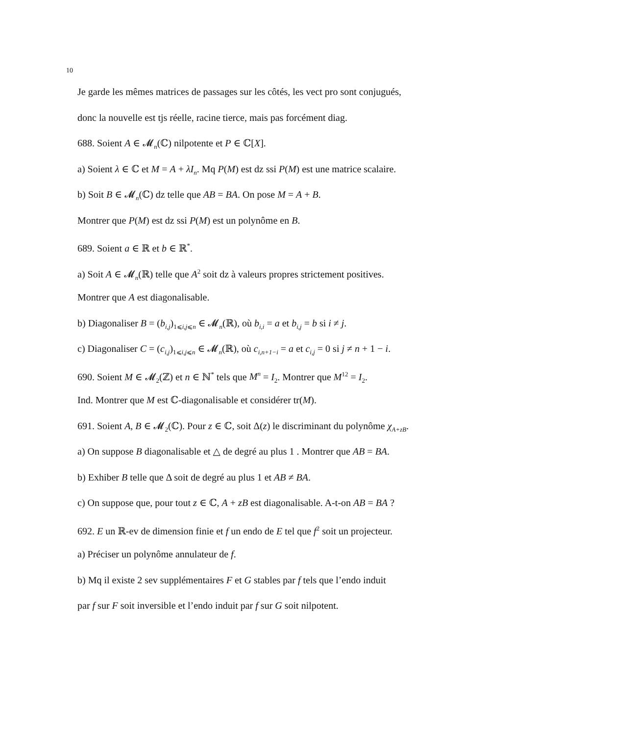10
Je garde les mêmes matrices de passages sur les côtés, les vect pro sont conjugués,
donc la nouvelle est tjs réelle, racine tierce, mais pas forcément diag.
688. Soient A ∈ 𝓜<sub>n</sub>(ℂ) nilpotente et P ∈ ℂ[X].
a) Soient λ ∈ ℂ et M = A + λI<sub>n</sub>. Mq P(M) est dz ssi P(M) est une matrice scalaire.
b) Soit B ∈ 𝓜<sub>n</sub>(ℂ) dz telle que AB = BA. On pose M = A + B.
Montrer que P(M) est dz ssi P(M) est un polynôme en B.
689. Soient a ∈ ℝ et b ∈ ℝ<sup>*</sup>.
a) Soit A ∈ 𝓜<sub>n</sub>(ℝ) telle que A<sup>2</sup> soit dz à valeurs propres strictement positives.
Montrer que A est diagonalisable.
b) Diagonaliser B = (b<sub>i,j</sub>)<sub>1⩽i,j⩽n</sub> ∈ 𝓜<sub>n</sub>(ℝ), où b<sub>i,i</sub> = a et b<sub>i,j</sub> = b si i ≠ j.
c) Diagonaliser C = (c<sub>i,j</sub>)<sub>1⩽i,j⩽n</sub> ∈ 𝓜<sub>n</sub>(ℝ), où c<sub>i,n+1−i</sub> = a et c<sub>i,j</sub> = 0 si j ≠ n + 1 − i.
690. Soient M ∈ 𝓜<sub>2</sub>(ℤ) et n ∈ ℕ<sup>*</sup> tels que M<sup>n</sup> = I<sub>2</sub>. Montrer que M<sup>12</sup> = I<sub>2</sub>.
Ind. Montrer que M est ℂ-diagonalisable et considérer tr(M).
691. Soient A, B ∈ 𝓜<sub>2</sub>(ℂ). Pour z ∈ ℂ, soit Δ(z) le discriminant du polynôme χ<sub>A+zB</sub>.
a) On suppose B diagonalisable et △ de degré au plus 1 . Montrer que AB = BA.
b) Exhiber B telle que Δ soit de degré au plus 1 et AB ≠ BA.
c) On suppose que, pour tout z ∈ ℂ, A + zB est diagonalisable. A-t-on AB = BA ?
692. E un ℝ-ev de dimension finie et f un endo de E tel que f<sup>2</sup> soit un projecteur.
a) Préciser un polynôme annulateur de f.
b) Mq il existe 2 sev supplémentaires F et G stables par f tels que l’endo induit
par f sur F soit inversible et l’endo induit par f sur G soit nilpotent.